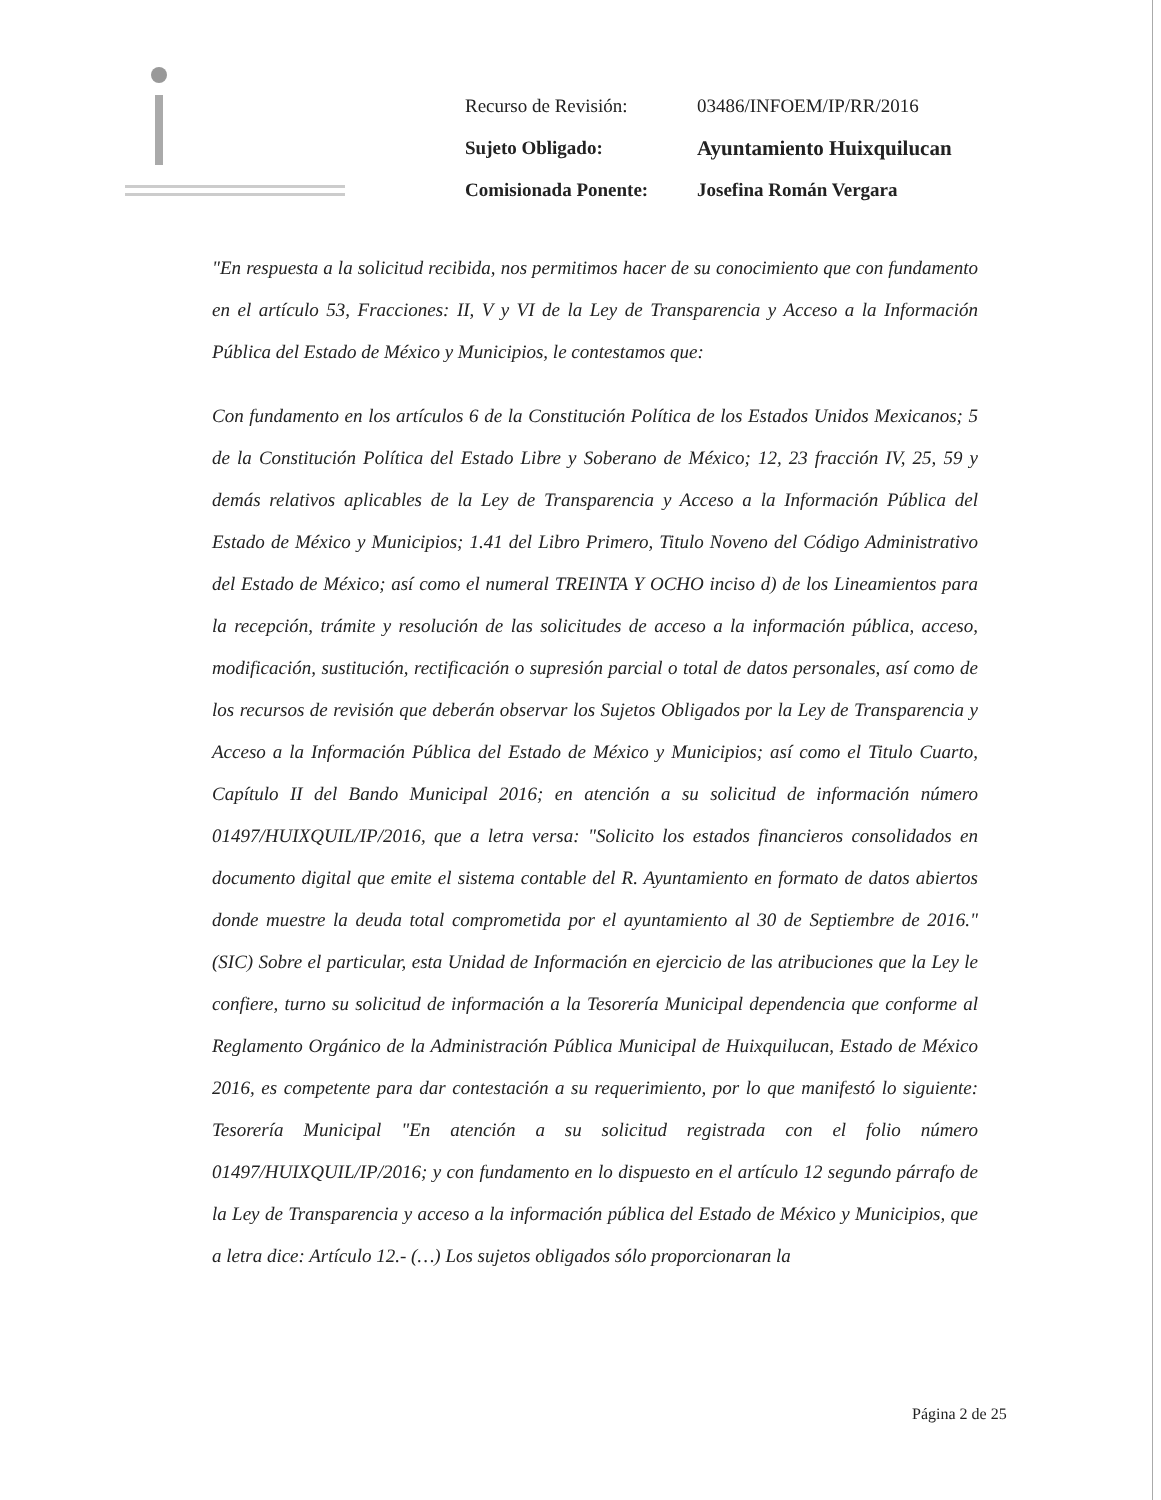| Recurso de Revisión: | 03486/INFOEM/IP/RR/2016 |
| Sujeto Obligado: | Ayuntamiento Huixquilucan |
| Comisionada Ponente: | Josefina Román Vergara |
"En respuesta a la solicitud recibida, nos permitimos hacer de su conocimiento que con fundamento en el artículo 53, Fracciones: II, V y VI de la Ley de Transparencia y Acceso a la Información Pública del Estado de México y Municipios, le contestamos que:
Con fundamento en los artículos 6 de la Constitución Política de los Estados Unidos Mexicanos; 5 de la Constitución Política del Estado Libre y Soberano de México; 12, 23 fracción IV, 25, 59 y demás relativos aplicables de la Ley de Transparencia y Acceso a la Información Pública del Estado de México y Municipios; 1.41 del Libro Primero, Titulo Noveno del Código Administrativo del Estado de México; así como el numeral TREINTA Y OCHO inciso d) de los Lineamientos para la recepción, trámite y resolución de las solicitudes de acceso a la información pública, acceso, modificación, sustitución, rectificación o supresión parcial o total de datos personales, así como de los recursos de revisión que deberán observar los Sujetos Obligados por la Ley de Transparencia y Acceso a la Información Pública del Estado de México y Municipios; así como el Titulo Cuarto, Capítulo II del Bando Municipal 2016; en atención a su solicitud de información número 01497/HUIXQUIL/IP/2016, que a letra versa: "Solicito los estados financieros consolidados en documento digital que emite el sistema contable del R. Ayuntamiento en formato de datos abiertos donde muestre la deuda total comprometida por el ayuntamiento al 30 de Septiembre de 2016."(SIC) Sobre el particular, esta Unidad de Información en ejercicio de las atribuciones que la Ley le confiere, turno su solicitud de información a la Tesorería Municipal dependencia que conforme al Reglamento Orgánico de la Administración Pública Municipal de Huixquilucan, Estado de México 2016, es competente para dar contestación a su requerimiento, por lo que manifestó lo siguiente: Tesorería Municipal "En atención a su solicitud registrada con el folio número 01497/HUIXQUIL/IP/2016; y con fundamento en lo dispuesto en el artículo 12 segundo párrafo de la Ley de Transparencia y acceso a la información pública del Estado de México y Municipios, que a letra dice: Artículo 12.- (…) Los sujetos obligados sólo proporcionaran la
Página 2 de 25